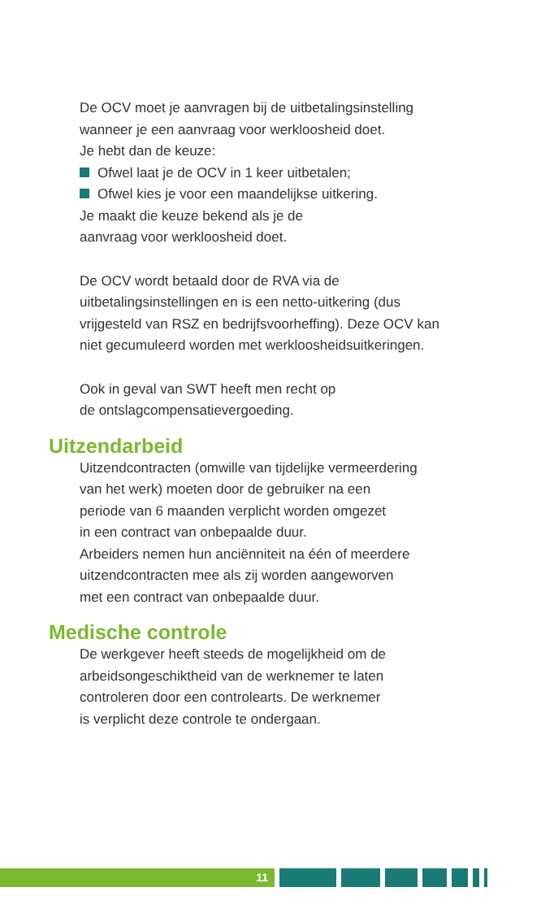De OCV moet je aanvragen bij de uitbetalingsinstelling
wanneer je een aanvraag voor werkloosheid doet.
Je hebt dan de keuze:
Ofwel laat je de OCV in 1 keer uitbetalen;
Ofwel kies je voor een maandelijkse uitkering.
Je maakt die keuze bekend als je de
aanvraag voor werkloosheid doet.
De OCV wordt betaald door de RVA via de
uitbetalingsinstellingen en is een netto-uitkering (dus
vrijgesteld van RSZ en bedrijfsvoorheffing). Deze OCV kan
niet gecumuleerd worden met werkloosheidsuitkeringen.
Ook in geval van SWT heeft men recht op
de ontslagcompensatievergoeding.
Uitzendarbeid
Uitzendcontracten (omwille van tijdelijke vermeerdering
van het werk) moeten door de gebruiker na een
periode van 6 maanden verplicht worden omgezet
in een contract van onbepaalde duur.
Arbeiders nemen hun anciënniteit na één of meerdere
uitzendcontracten mee als zij worden aangeworven
met een contract van onbepaalde duur.
Medische controle
De werkgever heeft steeds de mogelijkheid om de
arbeidsongeschiktheid van de werknemer te laten
controleren door een controlearts. De werknemer
is verplicht deze controle te ondergaan.
11